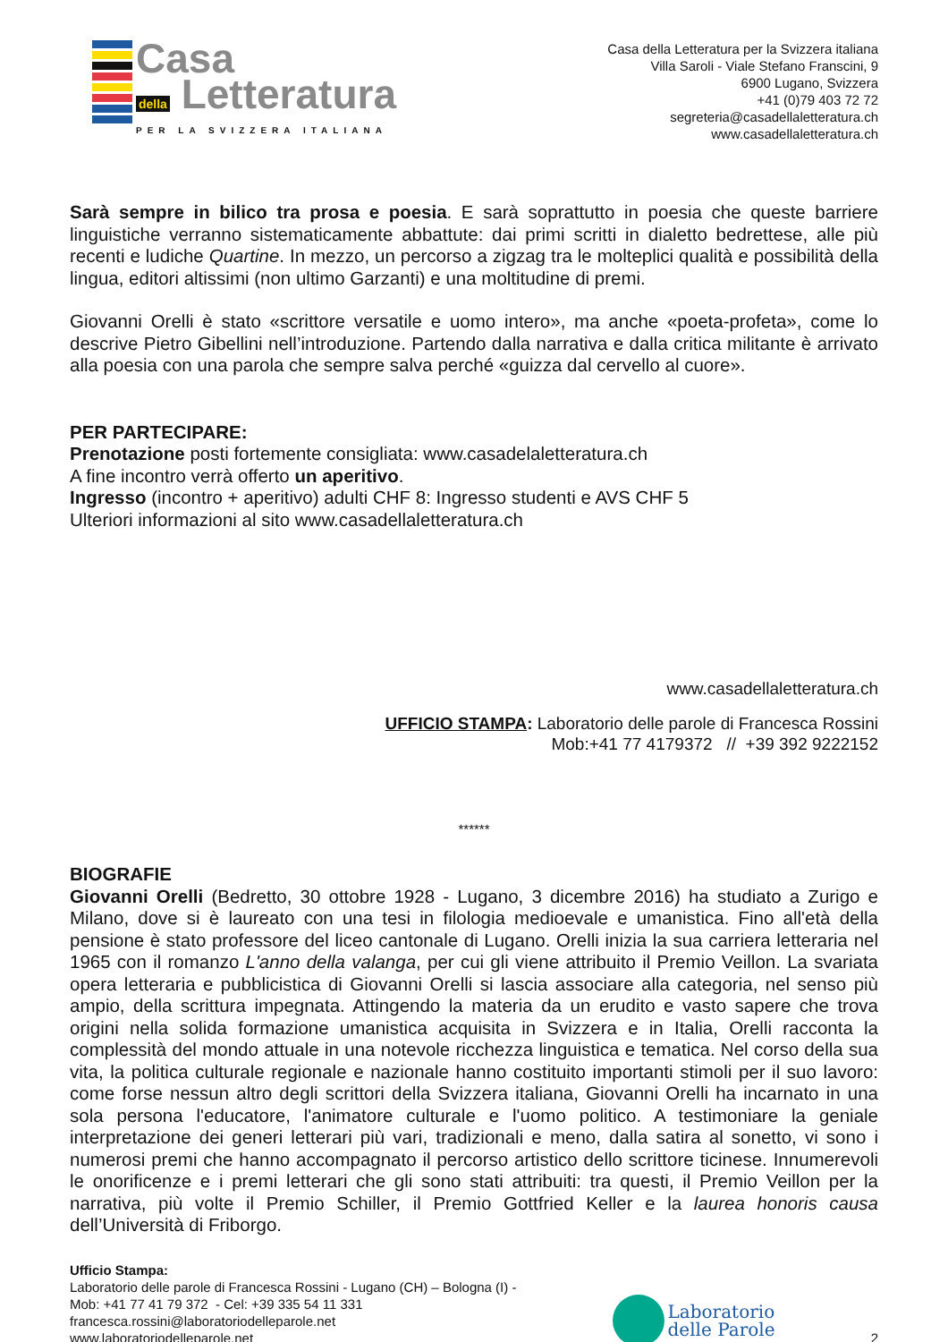Casa
della Letteratura
PER LA SVIZZERA ITALIANA
Casa della Letteratura per la Svizzera italiana
Villa Saroli - Viale Stefano Franscini, 9
6900 Lugano, Svizzera
+41 (0)79 403 72 72
segreteria@casadellaletteratura.ch
www.casadellaletteratura.ch
Sarà sempre in bilico tra prosa e poesia. E sarà soprattutto in poesia che queste barriere linguistiche verranno sistematicamente abbattute: dai primi scritti in dialetto bedrettese, alle più recenti e ludiche Quartine. In mezzo, un percorso a zigzag tra le molteplici qualità e possibilità della lingua, editori altissimi (non ultimo Garzanti) e una moltitudine di premi.
Giovanni Orelli è stato «scrittore versatile e uomo intero», ma anche «poeta-profeta», come lo descrive Pietro Gibellini nell’introduzione. Partendo dalla narrativa e dalla critica militante è arrivato alla poesia con una parola che sempre salva perché «guizza dal cervello al cuore».
PER PARTECIPARE:
Prenotazione posti fortemente consigliata: www.casadelaletteratura.ch
A fine incontro verrà offerto un aperitivo.
Ingresso (incontro + aperitivo) adulti CHF 8: Ingresso studenti e AVS CHF 5
Ulteriori informazioni al sito www.casadellaletteratura.ch
www.casadellaletteratura.ch
UFFICIO STAMPA: Laboratorio delle parole di Francesca Rossini
Mob:+41 77 4179372 // +39 392 9222152
******
BIOGRAFIE
Giovanni Orelli (Bedretto, 30 ottobre 1928 - Lugano, 3 dicembre 2016) ha studiato a Zurigo e Milano, dove si è laureato con una tesi in filologia medioevale e umanistica. Fino all'età della pensione è stato professore del liceo cantonale di Lugano. Orelli inizia la sua carriera letteraria nel 1965 con il romanzo L'anno della valanga, per cui gli viene attribuito il Premio Veillon. La svariata opera letteraria e pubblicistica di Giovanni Orelli si lascia associare alla categoria, nel senso più ampio, della scrittura impegnata. Attingendo la materia da un erudito e vasto sapere che trova origini nella solida formazione umanistica acquisita in Svizzera e in Italia, Orelli racconta la complessità del mondo attuale in una notevole ricchezza linguistica e tematica. Nel corso della sua vita, la politica culturale regionale e nazionale hanno costituito importanti stimoli per il suo lavoro: come forse nessun altro degli scrittori della Svizzera italiana, Giovanni Orelli ha incarnato in una sola persona l'educatore, l'animatore culturale e l'uomo politico. A testimoniare la geniale interpretazione dei generi letterari più vari, tradizionali e meno, dalla satira al sonetto, vi sono i numerosi premi che hanno accompagnato il percorso artistico dello scrittore ticinese. Innumerevoli le onorificenze e i premi letterari che gli sono stati attribuiti: tra questi, il Premio Veillon per la narrativa, più volte il Premio Schiller, il Premio Gottfried Keller e la laurea honoris causa dell’Università di Friborgo.
Ufficio Stampa:
Laboratorio delle parole di Francesca Rossini - Lugano (CH) – Bologna (I) -
Mob: +41 77 41 79 372 - Cel: +39 335 54 11 331
francesca.rossini@laboratoriodelleparole.net
www.laboratoriodelleparole.net
Laboratorio
delle Parole
2